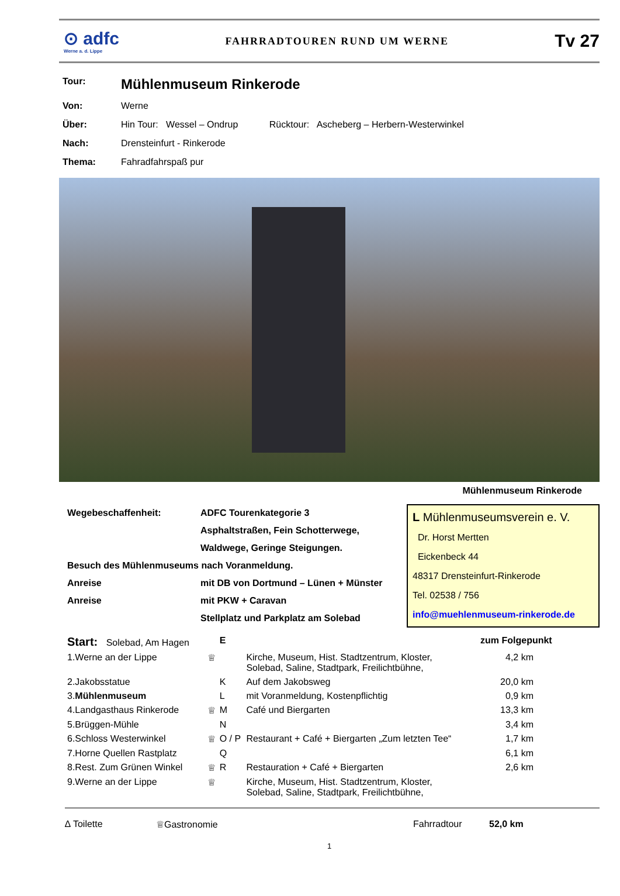⊙ adfc
Werne a. d. Lippe
FAHRRADTOUREN RUND UM WERNE
Tv 27
| Tour: | Mühlenmuseum Rinkerode |
| Von: | Werne |
| Über: | Hin Tour: Wessel – Ondrup Rücktour: Ascheberg – Herbern-Westerwinkel |
| Nach: | Drensteinfurt - Rinkerode |
| Thema: | Fahradfahrspaß pur |
Mühlenmuseum Rinkerode
Wegebeschaffenheit: ADFC Tourenkategorie 3
Asphaltstraßen, Fein Schotterwege,
Waldwege, Geringe Steigungen.
Besuch des Mühlenmuseums nach Voranmeldung.
Anreise mit DB von Dortmund – Lünen + Münster
Anreise mit PKW + Caravan
Stellplatz und Parkplatz am Solebad
L Mühlenmuseumsverein e. V.
Dr. Horst Mertten
Eickenbeck 44
48317 Drensteinfurt-Rinkerode
Tel. 02538 / 756
info@muehlenmuseum-rinkerode.de
| Start: Solebad, Am Hagen | | E | | zum Folgepunkt |
| --- | --- | --- | --- | --- |
| 1.Werne an der Lippe | ♕ | | Kirche, Museum, Hist. Stadtzentrum, Kloster, Solebad, Saline, Stadtpark, Freilichtbühne, | 4,2 km |
| 2.Jakobsstatue | | K | Auf dem Jakobsweg | 20,0 km |
| 3. Mühlenmuseum | | L | mit Voranmeldung, Kostenpflichtig | 0,9 km |
| 4.Landgasthaus Rinkerode | ♕ | M | Café und Biergarten | 13,3 km |
| 5.Brüggen-Mühle | | N | | 3,4 km |
| 6.Schloss Westerwinkel | ♕ | O / P | Restaurant + Café + Biergarten „Zum letzten Tee“ | 1,7 km |
| 7.Horne Quellen Rastplatz | | Q | | 6,1 km |
| 8.Rest. Zum Grünen Winkel | ♕ | R | Restauration + Café + Biergarten | 2,6 km |
| 9.Werne an der Lippe | ♕ | | Kirche, Museum, Hist. Stadtzentrum, Kloster, Solebad, Saline, Stadtpark, Freilichtbühne, | |
∆ Toilette ♕Gastronomie Fahrradtour 52,0 km
1